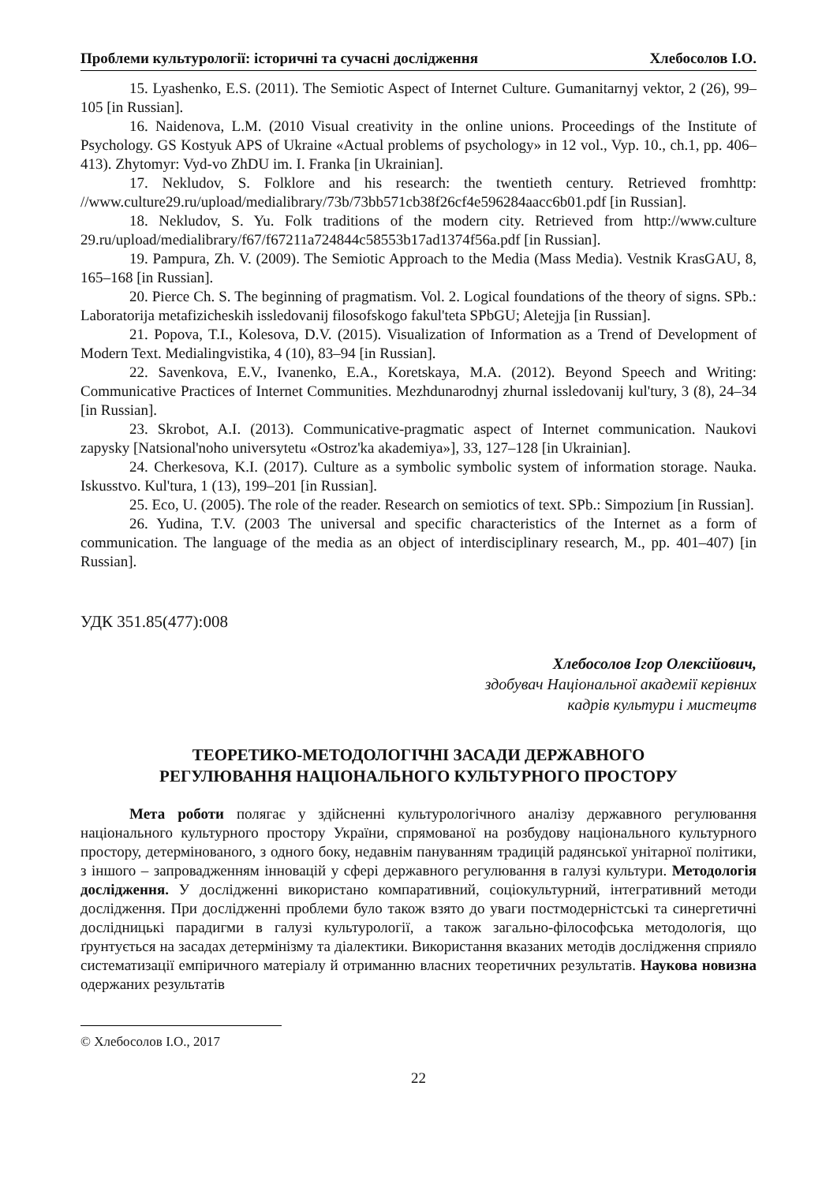Проблеми культурології: історичні та сучасні дослідження Хлебосолов І.О.
15. Lyashenko, E.S. (2011). The Semiotic Aspect of Internet Culture. Gumanitarnyj vektor, 2 (26), 99–105 [in Russian].
16. Naidenova, L.M. (2010 Visual creativity in the online unions. Proceedings of the Institute of Psychology. GS Kostyuk APS of Ukraine «Actual problems of psychology» in 12 vol., Vyp. 10., ch.1, pp. 406–413). Zhytomyr: Vyd-vo ZhDU im. I. Franka [in Ukrainian].
17. Nekludov, S. Folklore and his research: the twentieth century. Retrieved fromhttp: //www.culture29.ru/upload/medialibrary/73b/73bb571cb38f26cf4e596284aacc6b01.pdf [in Russian].
18. Nekludov, S. Yu. Folk traditions of the modern city. Retrieved from http://www.culture 29.ru/upload/medialibrary/f67/f67211a724844c58553b17ad1374f56a.pdf [in Russian].
19. Pampura, Zh. V. (2009). The Semiotic Approach to the Media (Mass Media). Vestnik KrasGAU, 8, 165–168 [in Russian].
20. Pierce Ch. S. The beginning of pragmatism. Vol. 2. Logical foundations of the theory of signs. SPb.: Laboratorija metafizicheskih issledovanij filosofskogo fakul'teta SPbGU; Aletejja [in Russian].
21. Popova, T.I., Kolesova, D.V. (2015). Visualization of Information as a Trend of Development of Modern Text. Medialingvistika, 4 (10), 83–94 [in Russian].
22. Savenkova, E.V., Ivanenko, E.A., Koretskaya, M.A. (2012). Beyond Speech and Writing: Communicative Practices of Internet Communities. Mezhdunarodnyj zhurnal issledovanij kul'tury, 3 (8), 24–34 [in Russian].
23. Skrobot, A.I. (2013). Communicative-pragmatic aspect of Internet communication. Naukovi zapysky [Natsional'noho universytetu «Ostroz'ka akademiya»], 33, 127–128 [in Ukrainian].
24. Cherkesova, K.I. (2017). Culture as a symbolic symbolic system of information storage. Nauka. Iskusstvo. Kul'tura, 1 (13), 199–201 [in Russian].
25. Eco, U. (2005). The role of the reader. Research on semiotics of text. SPb.: Simpozium [in Russian].
26. Yudina, T.V. (2003 The universal and specific characteristics of the Internet as a form of communication. The language of the media as an object of interdisciplinary research, M., pp. 401–407) [in Russian].
УДК 351.85(477):008
Хлебосолов Ігор Олексійович,
здобувач Національної академії керівних
кадрів культури і мистецтв
ТЕОРЕТИКО-МЕТОДОЛОГІЧНІ ЗАСАДИ ДЕРЖАВНОГО
РЕГУЛЮВАННЯ НАЦІОНАЛЬНОГО КУЛЬТУРНОГО ПРОСТОРУ
Мета роботи полягає у здійсненні культурологічного аналізу державного регулювання національного культурного простору України, спрямованої на розбудову національного культурного простору, детермінованого, з одного боку, недавнім пануванням традицій радянської унітарної політики, з іншого – запровадженням інновацій у сфері державного регулювання в галузі культури. Методологія дослідження. У дослідженні використано компаративний, соціокультурний, інтегративний методи дослідження. При дослідженні проблеми було також взято до уваги постмодерністські та синергетичні дослідницькі парадигми в галузі культурології, а також загально-філософська методологія, що ґрунтується на засадах детермінізму та діалектики. Використання вказаних методів дослідження сприяло систематизації емпіричного матеріалу й отриманню власних теоретичних результатів. Наукова новизна одержаних результатів
© Хлебосолов І.О., 2017
22